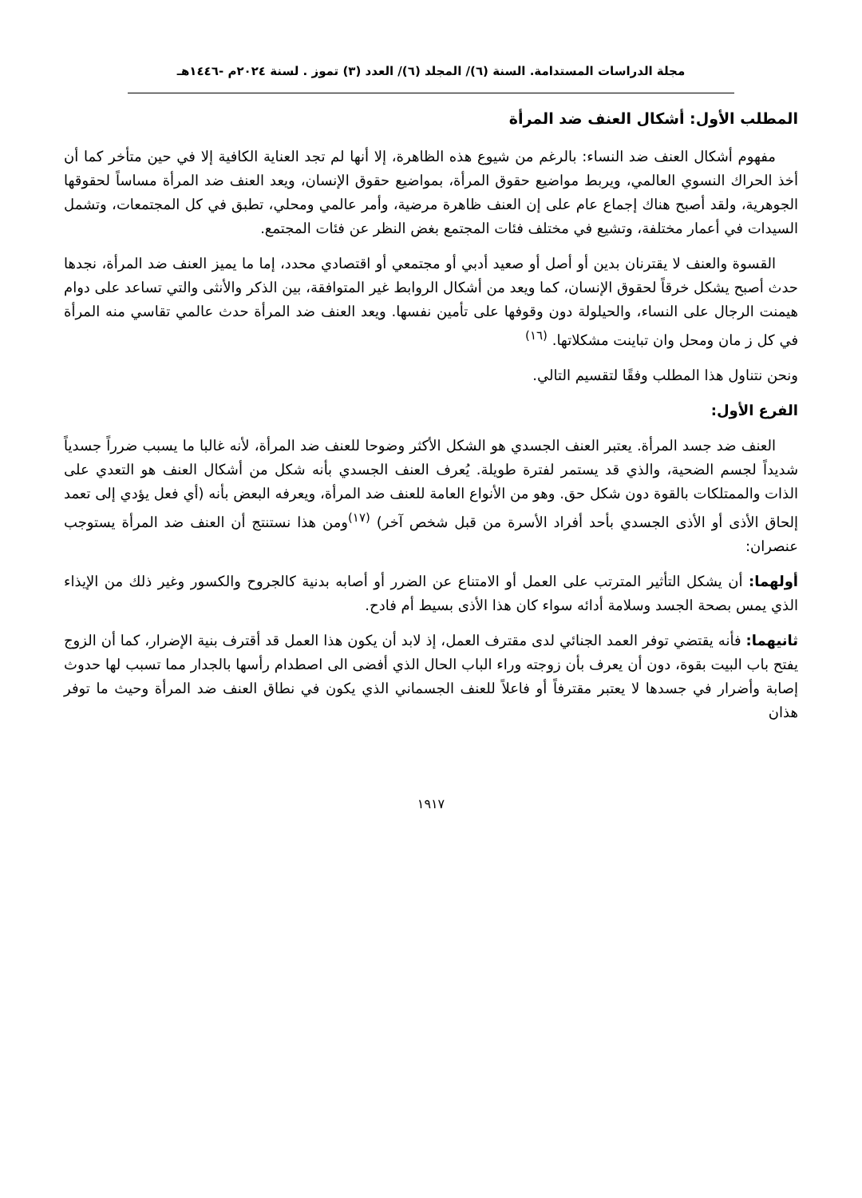مجلة الدراسات المستدامة. السنة (٦)/ المجلد (٦)/ العدد (٣) تموز . لسنة ٢٠٢٤م -١٤٤٦هـ
المطلب الأول: أشكال العنف ضد المرأة
مفهوم أشكال العنف ضد النساء: بالرغم من شيوع هذه الظاهرة، إلا أنها لم تجد العناية الكافية إلا في حين متأخر كما أن أخذ الحراك النسوي العالمي، ويربط مواضيع حقوق المرأة، بمواضيع حقوق الإنسان، ويعد العنف ضد المرأة مساساً لحقوقها الجوهرية، ولقد أصبح هناك إجماع عام على إن العنف ظاهرة مرضية، وأمر عالمي ومحلي، تطبق في كل المجتمعات، وتشمل السيدات في أعمار مختلفة، وتشيع في مختلف فئات المجتمع بغض النظر عن فئات المجتمع.
القسوة والعنف لا يقترنان بدين أو أصل أو صعيد أدبي أو مجتمعي أو اقتصادي محدد، إما ما يميز العنف ضد المرأة، نجدها حدث أصبح يشكل خرقاً لحقوق الإنسان، كما ويعد من أشكال الروابط غير المتوافقة، بين الذكر والأنثى والتي تساعد على دوام هيمنت الرجال على النساء، والحيلولة دون وقوفها على تأمين نفسها. ويعد العنف ضد المرأة حدث عالمي تقاسي منه المرأة في كل ز مان ومحل وان تباينت مشكلاتها. <sup>(١٦)</sup>
ونحن نتناول هذا المطلب وفقًا لتقسيم التالي.
الفرع الأول:
العنف ضد جسد المرأة. يعتبر العنف الجسدي هو الشكل الأكثر وضوحا للعنف ضد المرأة، لأنه غالبا ما يسبب ضرراً جسدياً شديداً لجسم الضحية، والذي قد يستمر لفترة طويلة. يُعرف العنف الجسدي بأنه شكل من أشكال العنف هو التعدي على الذات والممتلكات بالقوة دون شكل حق. وهو من الأنواع العامة للعنف ضد المرأة، ويعرفه البعض بأنه (أي فعل يؤدي إلى تعمد إلحاق الأذى أو الأذى الجسدي بأحد أفراد الأسرة من قبل شخص آخر) <sup>(١٧)</sup>ومن هذا نستنتج أن العنف ضد المرأة يستوجب عنصران:
أولهما: أن يشكل التأثير المترتب على العمل أو الامتناع عن الضرر أو أصابه بدنية كالجروح والكسور وغير ذلك من الإيذاء الذي يمس بصحة الجسد وسلامة أدائه سواء كان هذا الأذى بسيط أم فادح.
ثانيهما: فأنه يقتضي توفر العمد الجنائي لدى مقترف العمل، إذ لابد أن يكون هذا العمل قد أقترف بنية الإضرار، كما أن الزوج يفتح باب البيت بقوة، دون أن يعرف بأن زوجته وراء الباب الحال الذي أفضى الى اصطدام رأسها بالجدار مما تسبب لها حدوث إصابة وأضرار في جسدها لا يعتبر مقترفاً أو فاعلاً للعنف الجسماني الذي يكون في نطاق العنف ضد المرأة وحيث ما توفر هذان
١٩١٧